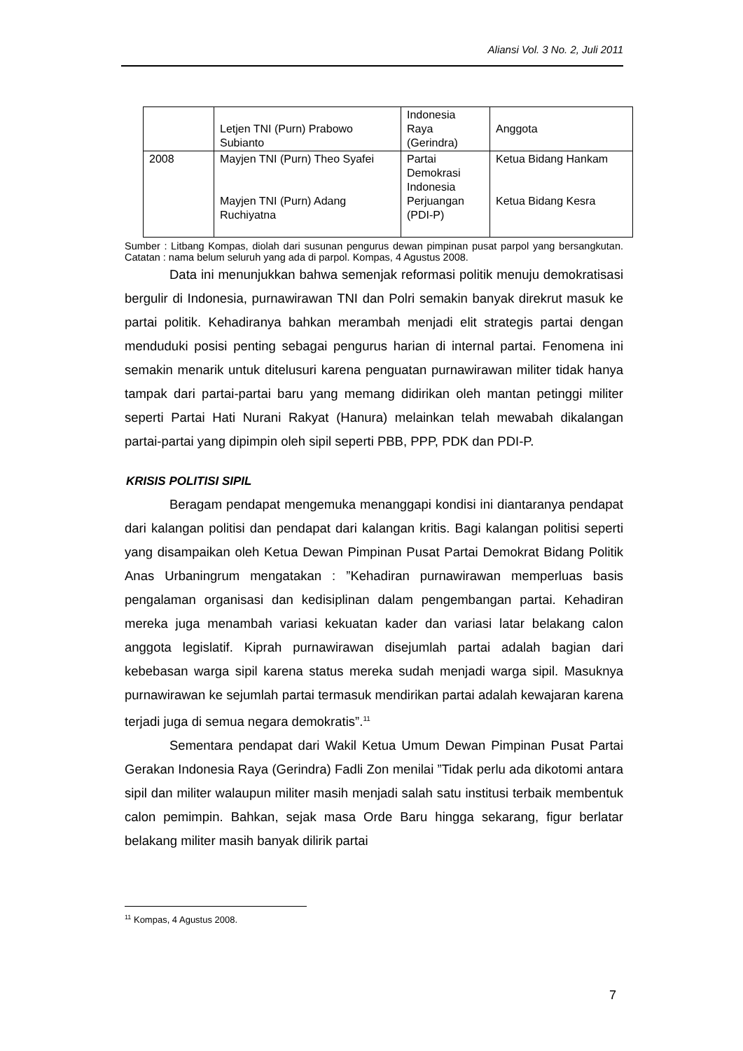Aliansi Vol. 3 No. 2, Juli 2011
| | Letjen TNI (Purn) Prabowo Subianto | Indonesia Raya (Gerindra) | Anggota |
| 2008 | Mayjen TNI (Purn) Theo Syafei Mayjen TNI (Purn) Adang Ruchiyatna | Partai Demokrasi Indonesia Perjuangan (PDI-P) | Ketua Bidang Hankam Ketua Bidang Kesra |
Sumber : Litbang Kompas, diolah dari susunan pengurus dewan pimpinan pusat parpol yang bersangkutan. Catatan : nama belum seluruh yang ada di parpol. Kompas, 4 Agustus 2008.
Data ini menunjukkan bahwa semenjak reformasi politik menuju demokratisasi bergulir di Indonesia, purnawirawan TNI dan Polri semakin banyak direkrut masuk ke partai politik. Kehadiranya bahkan merambah menjadi elit strategis partai dengan menduduki posisi penting sebagai pengurus harian di internal partai. Fenomena ini semakin menarik untuk ditelusuri karena penguatan purnawirawan militer tidak hanya tampak dari partai-partai baru yang memang didirikan oleh mantan petinggi militer seperti Partai Hati Nurani Rakyat (Hanura) melainkan telah mewabah dikalangan partai-partai yang dipimpin oleh sipil seperti PBB, PPP, PDK dan PDI-P.
KRISIS POLITISI SIPIL
Beragam pendapat mengemuka menanggapi kondisi ini diantaranya pendapat dari kalangan politisi dan pendapat dari kalangan kritis. Bagi kalangan politisi seperti yang disampaikan oleh Ketua Dewan Pimpinan Pusat Partai Demokrat Bidang Politik Anas Urbaningrum mengatakan : ”Kehadiran purnawirawan memperluas basis pengalaman organisasi dan kedisiplinan dalam pengembangan partai. Kehadiran mereka juga menambah variasi kekuatan kader dan variasi latar belakang calon anggota legislatif. Kiprah purnawirawan disejumlah partai adalah bagian dari kebebasan warga sipil karena status mereka sudah menjadi warga sipil. Masuknya purnawirawan ke sejumlah partai termasuk mendirikan partai adalah kewajaran karena terjadi juga di semua negara demokratis”.<sup>11</sup>
Sementara pendapat dari Wakil Ketua Umum Dewan Pimpinan Pusat Partai Gerakan Indonesia Raya (Gerindra) Fadli Zon menilai ”Tidak perlu ada dikotomi antara sipil dan militer walaupun militer masih menjadi salah satu institusi terbaik membentuk calon pemimpin. Bahkan, sejak masa Orde Baru hingga sekarang, figur berlatar belakang militer masih banyak dilirik partai
<sup>11</sup> Kompas, 4 Agustus 2008.
7